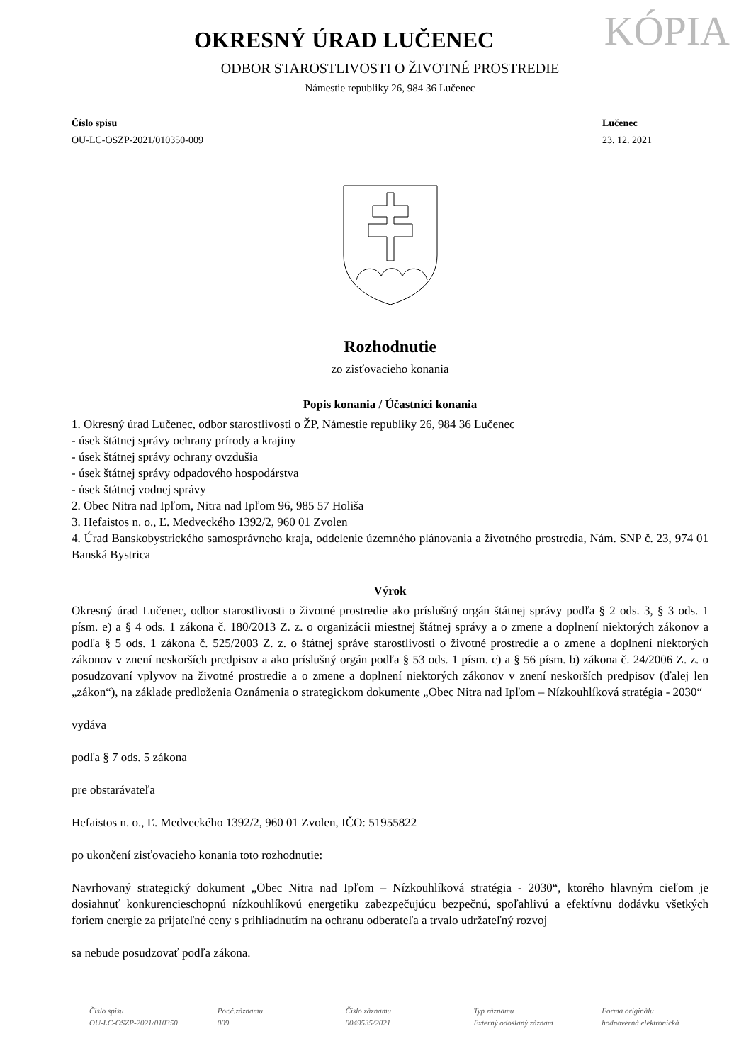OKRESNÝ ÚRAD LUČENEC
KÓPIA
ODBOR STAROSTLIVOSTI O ŽIVOTNÉ PROSTREDIE
Námestie republiky 26, 984 36 Lučenec
Číslo spisu
OU-LC-OSZP-2021/010350-009
Lučenec
23. 12. 2021
Rozhodnutie
zo zisťovacieho konania
Popis konania / Účastníci konania
1. Okresný úrad Lučenec, odbor starostlivosti o ŽP, Námestie republiky 26, 984 36 Lučenec
- úsek štátnej správy ochrany prírody a krajiny
- úsek štátnej správy ochrany ovzdušia
- úsek štátnej správy odpadového hospodárstva
- úsek štátnej vodnej správy
2. Obec Nitra nad Ipľom, Nitra nad Ipľom 96, 985 57 Holiša
3. Hefaistos n. o., Ľ. Medveckého 1392/2, 960 01 Zvolen
4. Úrad Banskobystrického samosprávneho kraja, oddelenie územného plánovania a životného prostredia, Nám. SNP č. 23, 974 01 Banská Bystrica
Výrok
Okresný úrad Lučenec, odbor starostlivosti o životné prostredie ako príslušný orgán štátnej správy podľa § 2 ods. 3, § 3 ods. 1 písm. e) a § 4 ods. 1 zákona č. 180/2013 Z. z. o organizácii miestnej štátnej správy a o zmene a doplnení niektorých zákonov a podľa § 5 ods. 1 zákona č. 525/2003 Z. z. o štátnej správe starostlivosti o životné prostredie a o zmene a doplnení niektorých zákonov v znení neskorších predpisov a ako príslušný orgán podľa § 53 ods. 1 písm. c) a § 56 písm. b) zákona č. 24/2006 Z. z. o posudzovaní vplyvov na životné prostredie a o zmene a doplnení niektorých zákonov v znení neskorších predpisov (ďalej len „zákon“), na základe predloženia Oznámenia o strategickom dokumente „Obec Nitra nad Ipľom – Nízkouhlíková stratégia - 2030“
vydáva
podľa § 7 ods. 5 zákona
pre obstarávateľa
Hefaistos n. o., Ľ. Medveckého 1392/2, 960 01 Zvolen, IČO: 51955822
po ukončení zisťovacieho konania toto rozhodnutie:
Navrhovaný strategický dokument „Obec Nitra nad Ipľom – Nízkouhlíková stratégia - 2030“, ktorého hlavným cieľom je dosiahnuť konkurencieschopnú nízkouhlíkovú energetiku zabezpečujúcu bezpečnú, spoľahlivú a efektívnu dodávku všetkých foriem energie za prijateľné ceny s prihliadnutím na ochranu odberateľa a trvalo udržateľný rozvoj
sa nebude posudzovať podľa zákona.
Číslo spisu
OU-LC-OSZP-2021/010350
Por.č.záznamu
009
Číslo záznamu
0049535/2021
Typ záznamu
Externý odoslaný záznam
Forma originálu
hodnoverná elektronická